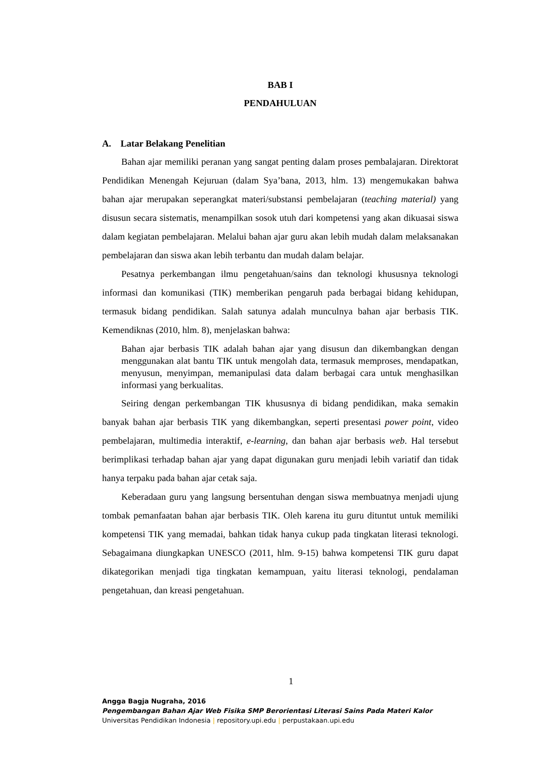BAB I
PENDAHULUAN
A. Latar Belakang Penelitian
Bahan ajar memiliki peranan yang sangat penting dalam proses pembalajaran. Direktorat Pendidikan Menengah Kejuruan (dalam Sya’bana, 2013, hlm. 13) mengemukakan bahwa bahan ajar merupakan seperangkat materi/substansi pembelajaran (teaching material) yang disusun secara sistematis, menampilkan sosok utuh dari kompetensi yang akan dikuasai siswa dalam kegiatan pembelajaran. Melalui bahan ajar guru akan lebih mudah dalam melaksanakan pembelajaran dan siswa akan lebih terbantu dan mudah dalam belajar.
Pesatnya perkembangan ilmu pengetahuan/sains dan teknologi khususnya teknologi informasi dan komunikasi (TIK) memberikan pengaruh pada berbagai bidang kehidupan, termasuk bidang pendidikan. Salah satunya adalah munculnya bahan ajar berbasis TIK. Kemendiknas (2010, hlm. 8), menjelaskan bahwa:
Bahan ajar berbasis TIK adalah bahan ajar yang disusun dan dikembangkan dengan menggunakan alat bantu TIK untuk mengolah data, termasuk memproses, mendapatkan, menyusun, menyimpan, memanipulasi data dalam berbagai cara untuk menghasilkan informasi yang berkualitas.
Seiring dengan perkembangan TIK khususnya di bidang pendidikan, maka semakin banyak bahan ajar berbasis TIK yang dikembangkan, seperti presentasi power point, video pembelajaran, multimedia interaktif, e-learning, dan bahan ajar berbasis web. Hal tersebut berimplikasi terhadap bahan ajar yang dapat digunakan guru menjadi lebih variatif dan tidak hanya terpaku pada bahan ajar cetak saja.
Keberadaan guru yang langsung bersentuhan dengan siswa membuatnya menjadi ujung tombak pemanfaatan bahan ajar berbasis TIK. Oleh karena itu guru dituntut untuk memiliki kompetensi TIK yang memadai, bahkan tidak hanya cukup pada tingkatan literasi teknologi. Sebagaimana diungkapkan UNESCO (2011, hlm. 9-15) bahwa kompetensi TIK guru dapat dikategorikan menjadi tiga tingkatan kemampuan, yaitu literasi teknologi, pendalaman pengetahuan, dan kreasi pengetahuan.
1
Angga Bagja Nugraha, 2016
Pengembangan Bahan Ajar Web Fisika SMP Berorientasi Literasi Sains Pada Materi Kalor
Universitas Pendidikan Indonesia | repository.upi.edu | perpustakaan.upi.edu